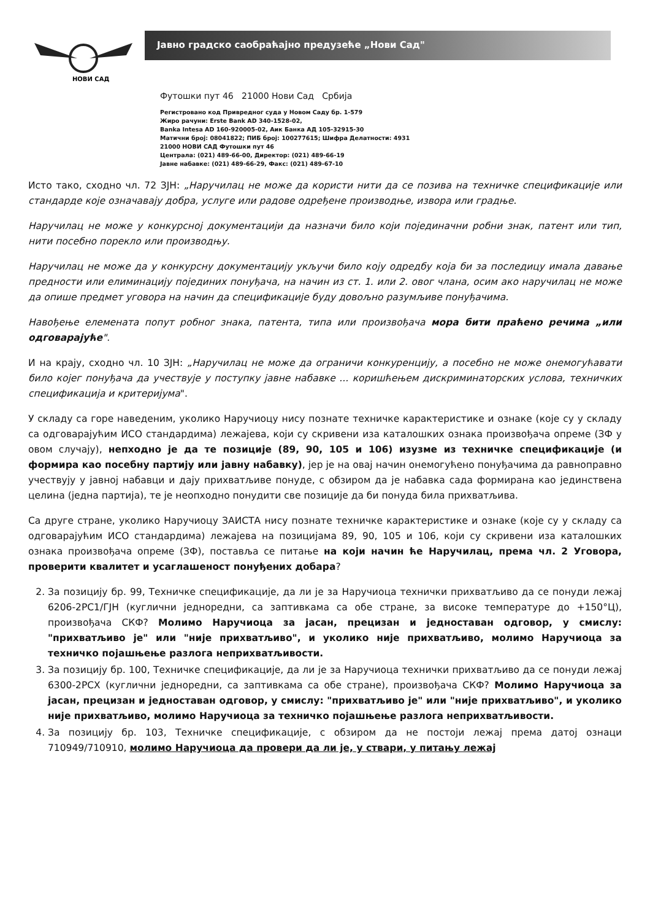НОВИ САД
Јавно градско саобраћајно предузеће „Нови Сад"
Футошки пут 46 21000 Нови Сад Србија
Регистровано код Привредног суда у Новом Саду бр. 1-579
Жиро рачуни: Erste Bank AD 340-1528-02,
Banka Intesa AD 160-920005-02, Аик Банка АД 105-32915-30
Матични број: 08041822; ПИБ број: 100277615; Шифра Делатности: 4931
21000 НОВИ САД Футошки пут 46
Централа: (021) 489-66-00, Директор: (021) 489-66-19
Јавне набавке: (021) 489-66-29, Факс: (021) 489-67-10
Исто тако, сходно чл. 72 ЗЈН: „Наручилац не може да користи нити да се позива на техничке спецификације или стандарде које означавају добра, услуге или радове одређене производње, извора или градње.
Наручилац не може у конкурсној документацији да назначи било који појединачни робни знак, патент или тип, нити посебно порекло или производњу.
Наручилац не може да у конкурсну документацију укључи било коју одредбу која би за последицу имала давање предности или елиминацију појединих понуђача, на начин из ст. 1. или 2. овог члана, осим ако наручилац не може да опише предмет уговора на начин да спецификације буду довољно разумљиве понуђачима.
Навођење елемената попут робног знака, патента, типа или произвођача мора бити праћено речима „или одговарајуће".
И на крају, сходно чл. 10 ЗЈН: „Наручилац не може да ограничи конкуренцију, а посебно не може онемогућавати било којег понуђача да учествује у поступку јавне набавке ... коришћењем дискриминаторских услова, техничких спецификација и критеријума".
У складу са горе наведеним, уколико Наручиоцу нису познате техничке карактеристике и ознаке (које су у складу са одговарајућим ИСО стандардима) лежајева, који су скривени иза каталошких ознака произвођача опреме (ЗФ у овом случају), непходно је да те позиције (89, 90, 105 и 106) изузме из техничке спецификације (и формира као посебну партију или јавну набавку), јер је на овај начин онемогућено понуђачима да равноправно учествују у јавној набавци и дају прихватљиве понуде, с обзиром да је набавка сада формирана као јединствена целина (једна партија), те је неопходно понудити све позиције да би понуда била прихватљива.
Са друге стране, уколико Наручиоцу ЗАИСТА нису познате техничке карактеристике и ознаке (које су у складу са одговарајућим ИСО стандардима) лежајева на позицијама 89, 90, 105 и 106, који су скривени иза каталошких ознака произвођача опреме (ЗФ), поставља се питање на који начин ће Наручилац, према чл. 2 Уговора, проверити квалитет и усаглашеност понуђених добара?
2. За позицију бр. 99, Техничке спецификације, да ли је за Наручиоца технички прихватљиво да се понуди лежај 6206-2РС1/ГЈН (куглични једноредни, са заптивкама са обе стране, за високе температуре до +150°Ц), произвођача СКФ? Молимо Наручиоца за јасан, прецизан и једноставан одговор, у смислу: "прихватљиво је" или "није прихватљиво", и уколико није прихватљиво, молимо Наручиоца за техничко појашњење разлога неприхватљивости.
3. За позицију бр. 100, Техничке спецификације, да ли је за Наручиоца технички прихватљиво да се понуди лежај 6300-2РСХ (куглични једноредни, са заптивкама са обе стране), произвођача СКФ? Молимо Наручиоца за јасан, прецизан и једноставан одговор, у смислу: "прихватљиво је" или "није прихватљиво", и уколико није прихватљиво, молимо Наручиоца за техничко појашњење разлога неприхватљивости.
4. За позицију бр. 103, Техничке спецификације, с обзиром да не постоји лежај према датој ознаци 710949/710910, молимо Наручиоца да провери да ли је, у ствари, у питању лежај